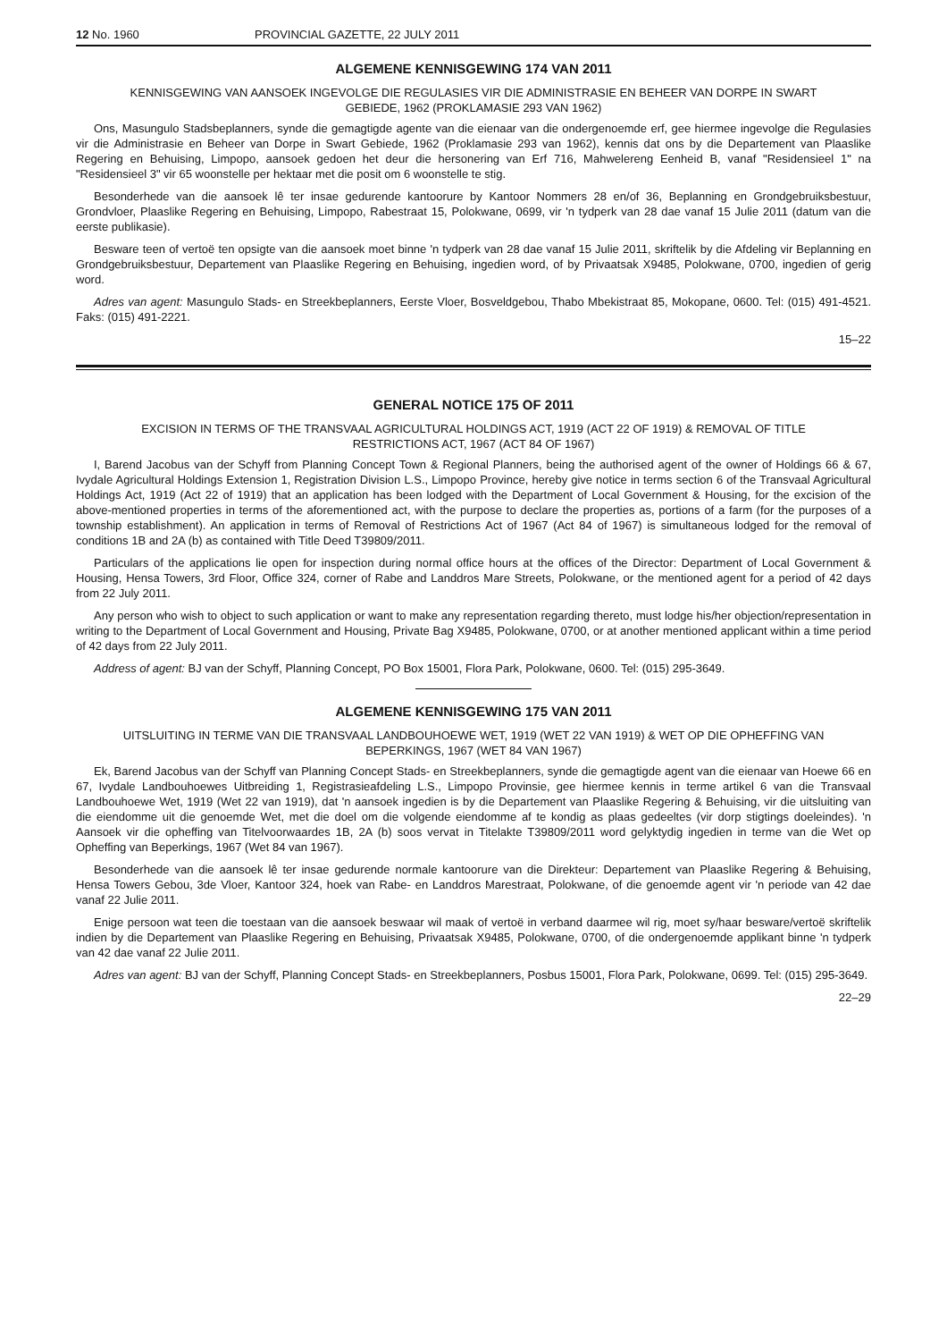12 No. 1960 PROVINCIAL GAZETTE, 22 JULY 2011
ALGEMENE KENNISGEWING 174 VAN 2011
KENNISGEWING VAN AANSOEK INGEVOLGE DIE REGULASIES VIR DIE ADMINISTRASIE EN BEHEER VAN DORPE IN SWART GEBIEDE, 1962 (PROKLAMASIE 293 VAN 1962)
Ons, Masungulo Stadsbeplanners, synde die gemagtigde agente van die eienaar van die ondergenoemde erf, gee hiermee ingevolge die Regulasies vir die Administrasie en Beheer van Dorpe in Swart Gebiede, 1962 (Proklamasie 293 van 1962), kennis dat ons by die Departement van Plaaslike Regering en Behuising, Limpopo, aansoek gedoen het deur die hersonering van Erf 716, Mahwelereng Eenheid B, vanaf "Residensieel 1" na "Residensieel 3" vir 65 woonstelle per hektaar met die posit om 6 woonstelle te stig.
Besonderhede van die aansoek lê ter insae gedurende kantoorure by Kantoor Nommers 28 en/of 36, Beplanning en Grondgebruiksbestuur, Grondvloer, Plaaslike Regering en Behuising, Limpopo, Rabestraat 15, Polokwane, 0699, vir 'n tydperk van 28 dae vanaf 15 Julie 2011 (datum van die eerste publikasie).
Besware teen of vertoë ten opsigte van die aansoek moet binne 'n tydperk van 28 dae vanaf 15 Julie 2011, skriftelik by die Afdeling vir Beplanning en Grondgebruiksbestuur, Departement van Plaaslike Regering en Behuising, ingedien word, of by Privaatsak X9485, Polokwane, 0700, ingedien of gerig word.
Adres van agent: Masungulo Stads- en Streekbeplanners, Eerste Vloer, Bosveldgebou, Thabo Mbekistraat 85, Mokopane, 0600. Tel: (015) 491-4521. Faks: (015) 491-2221.
15–22
GENERAL NOTICE 175 OF 2011
EXCISION IN TERMS OF THE TRANSVAAL AGRICULTURAL HOLDINGS ACT, 1919 (ACT 22 OF 1919) & REMOVAL OF TITLE RESTRICTIONS ACT, 1967 (ACT 84 OF 1967)
I, Barend Jacobus van der Schyff from Planning Concept Town & Regional Planners, being the authorised agent of the owner of Holdings 66 & 67, Ivydale Agricultural Holdings Extension 1, Registration Division L.S., Limpopo Province, hereby give notice in terms section 6 of the Transvaal Agricultural Holdings Act, 1919 (Act 22 of 1919) that an application has been lodged with the Department of Local Government & Housing, for the excision of the above-mentioned properties in terms of the aforementioned act, with the purpose to declare the properties as, portions of a farm (for the purposes of a township establishment). An application in terms of Removal of Restrictions Act of 1967 (Act 84 of 1967) is simultaneous lodged for the removal of conditions 1B and 2A (b) as contained with Title Deed T39809/2011.
Particulars of the applications lie open for inspection during normal office hours at the offices of the Director: Department of Local Government & Housing, Hensa Towers, 3rd Floor, Office 324, corner of Rabe and Landdros Mare Streets, Polokwane, or the mentioned agent for a period of 42 days from 22 July 2011.
Any person who wish to object to such application or want to make any representation regarding thereto, must lodge his/her objection/representation in writing to the Department of Local Government and Housing, Private Bag X9485, Polokwane, 0700, or at another mentioned applicant within a time period of 42 days from 22 July 2011.
Address of agent: BJ van der Schyff, Planning Concept, PO Box 15001, Flora Park, Polokwane, 0600. Tel: (015) 295-3649.
ALGEMENE KENNISGEWING 175 VAN 2011
UITSLUITING IN TERME VAN DIE TRANSVAAL LANDBOUHOEWE WET, 1919 (WET 22 VAN 1919) & WET OP DIE OPHEFFING VAN BEPERKINGS, 1967 (WET 84 VAN 1967)
Ek, Barend Jacobus van der Schyff van Planning Concept Stads- en Streekbeplanners, synde die gemagtigde agent van die eienaar van Hoewe 66 en 67, Ivydale Landbouhoewes Uitbreiding 1, Registrasieafdeling L.S., Limpopo Provinsie, gee hiermee kennis in terme artikel 6 van die Transvaal Landbouhoewe Wet, 1919 (Wet 22 van 1919), dat 'n aansoek ingedien is by die Departement van Plaaslike Regering & Behuising, vir die uitsluiting van die eiendomme uit die genoemde Wet, met die doel om die volgende eiendomme af te kondig as plaas gedeeltes (vir dorp stigtings doeleindes). 'n Aansoek vir die opheffing van Titelvoorwaardes 1B, 2A (b) soos vervat in Titelakte T39809/2011 word gelyktydig ingedien in terme van die Wet op Opheffing van Beperkings, 1967 (Wet 84 van 1967).
Besonderhede van die aansoek lê ter insae gedurende normale kantoorure van die Direkteur: Departement van Plaaslike Regering & Behuising, Hensa Towers Gebou, 3de Vloer, Kantoor 324, hoek van Rabe- en Landdros Marestraat, Polokwane, of die genoemde agent vir 'n periode van 42 dae vanaf 22 Julie 2011.
Enige persoon wat teen die toestaan van die aansoek beswaar wil maak of vertoë in verband daarmee wil rig, moet sy/haar besware/vertoë skriftelik indien by die Departement van Plaaslike Regering en Behuising, Privaatsak X9485, Polokwane, 0700, of die ondergenoemde applikant binne 'n tydperk van 42 dae vanaf 22 Julie 2011.
Adres van agent: BJ van der Schyff, Planning Concept Stads- en Streekbeplanners, Posbus 15001, Flora Park, Polokwane, 0699. Tel: (015) 295-3649.
22–29